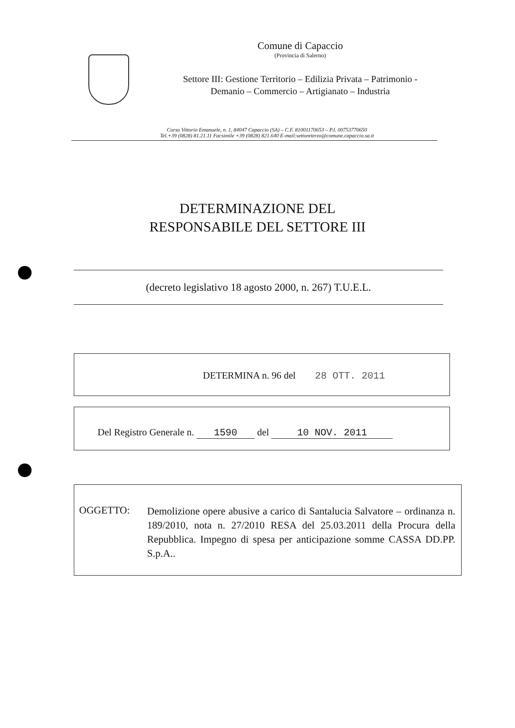Comune di Capaccio
(Provincia di Salerno)
Settore III: Gestione Territorio – Edilizia Privata – Patrimonio -
Demanio – Commercio – Artigianato – Industria
Corso Vittorio Emanuele, n. 1, 84047 Capaccio (SA) – C.F. 81001170653 – P.I. 00753770650
Tel.+39 (0828) 81.21.11 Facsimile +39 (0828) 821.640 E-mail:settoreterzo@comune.capaccio.sa.it
DETERMINAZIONE DEL
RESPONSABILE DEL SETTORE III
(decreto legislativo 18 agosto 2000, n. 267) T.U.E.L.
DETERMINA n. 96 del 28 OTT. 2011
Del Registro Generale n. 1590 del 10 NOV. 2011
OGGETTO:
Demolizione opere abusive a carico di Santalucia Salvatore – ordinanza n. 189/2010, nota n. 27/2010 RESA del 25.03.2011 della Procura della Repubblica. Impegno di spesa per anticipazione somme CASSA DD.PP. S.p.A..